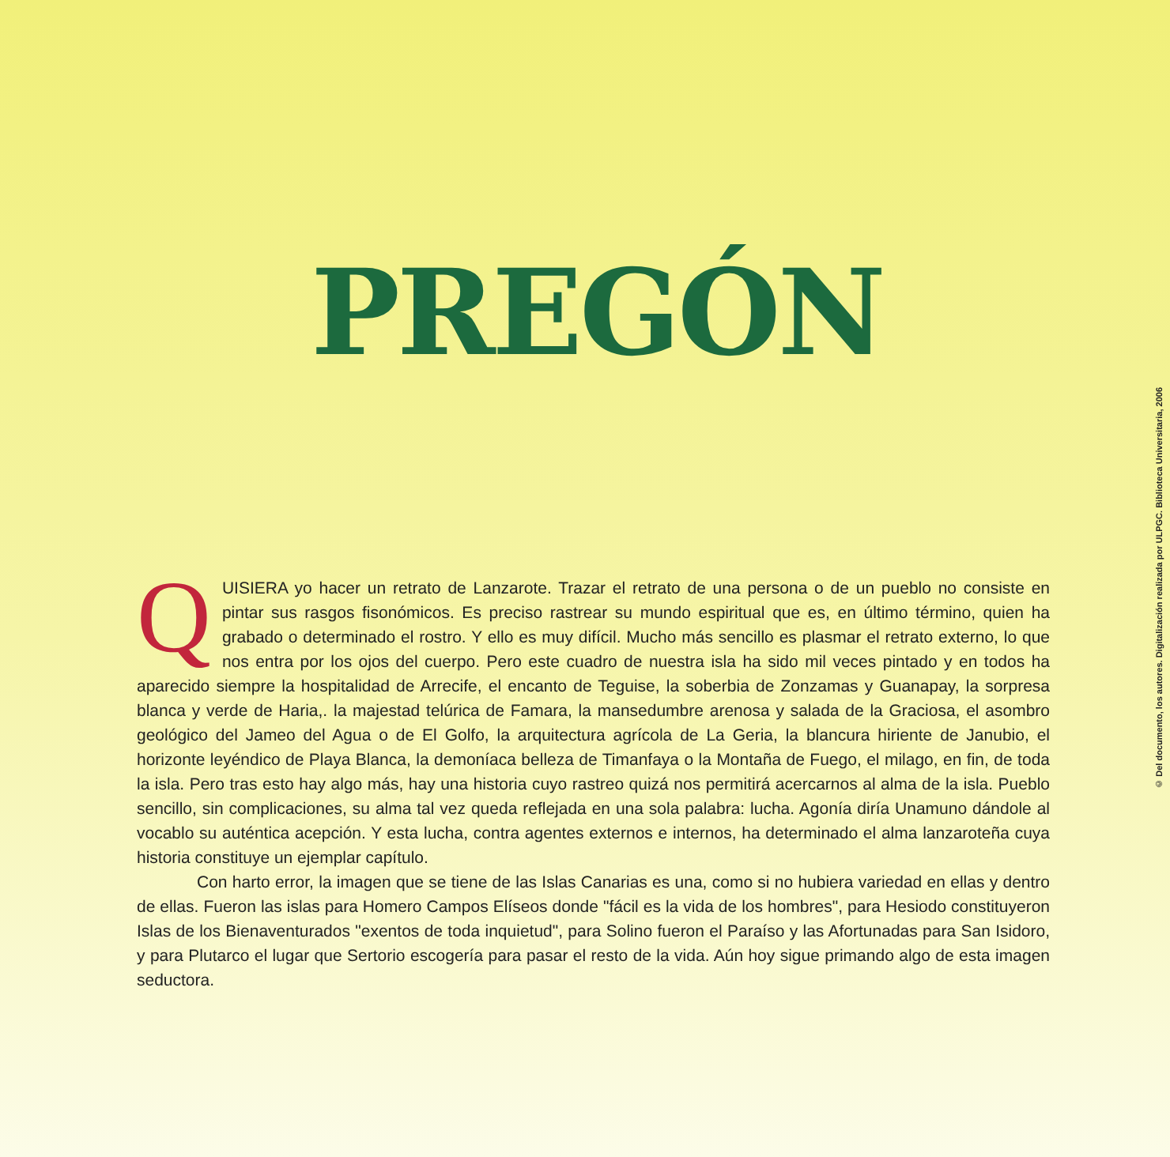PREGÓN
QUISIERA yo hacer un retrato de Lanzarote. Trazar el retrato de una persona o de un pueblo no consiste en pintar sus rasgos fisonómicos. Es preciso rastrear su mundo espiritual que es, en último término, quien ha grabado o determinado el rostro. Y ello es muy difícil. Mucho más sencillo es plasmar el retrato externo, lo que nos entra por los ojos del cuerpo. Pero este cuadro de nuestra isla ha sido mil veces pintado y en todos ha aparecido siempre la hospitalidad de Arrecife, el encanto de Teguise, la soberbia de Zonzamas y Guanapay, la sorpresa blanca y verde de Haria,. la majestad telúrica de Famara, la mansedumbre arenosa y salada de la Graciosa, el asombro geológico del Jameo del Agua o de El Golfo, la arquitectura agrícola de La Geria, la blancura hiriente de Janubio, el horizonte leyéndico de Playa Blanca, la demoníaca belleza de Timanfaya o la Montaña de Fuego, el milago, en fin, de toda la isla. Pero tras esto hay algo más, hay una historia cuyo rastreo quizá nos permitirá acercarnos al alma de la isla. Pueblo sencillo, sin complicaciones, su alma tal vez queda reflejada en una sola palabra: lucha. Agonía diría Unamuno dándole al vocablo su auténtica acepción. Y esta lucha, contra agentes externos e internos, ha determinado el alma lanzaroteña cuya historia constituye un ejemplar capítulo.
Con harto error, la imagen que se tiene de las Islas Canarias es una, como si no hubiera variedad en ellas y dentro de ellas. Fueron las islas para Homero Campos Elíseos donde "fácil es la vida de los hombres", para Hesiodo constituyeron Islas de los Bienaventurados "exentos de toda inquietud", para Solino fueron el Paraíso y las Afortunadas para San Isidoro, y para Plutarco el lugar que Sertorio escogería para pasar el resto de la vida. Aún hoy sigue primando algo de esta imagen seductora.
© Del documento, los autores. Digitalización realizada por ULPGC. Biblioteca Universitaria, 2006